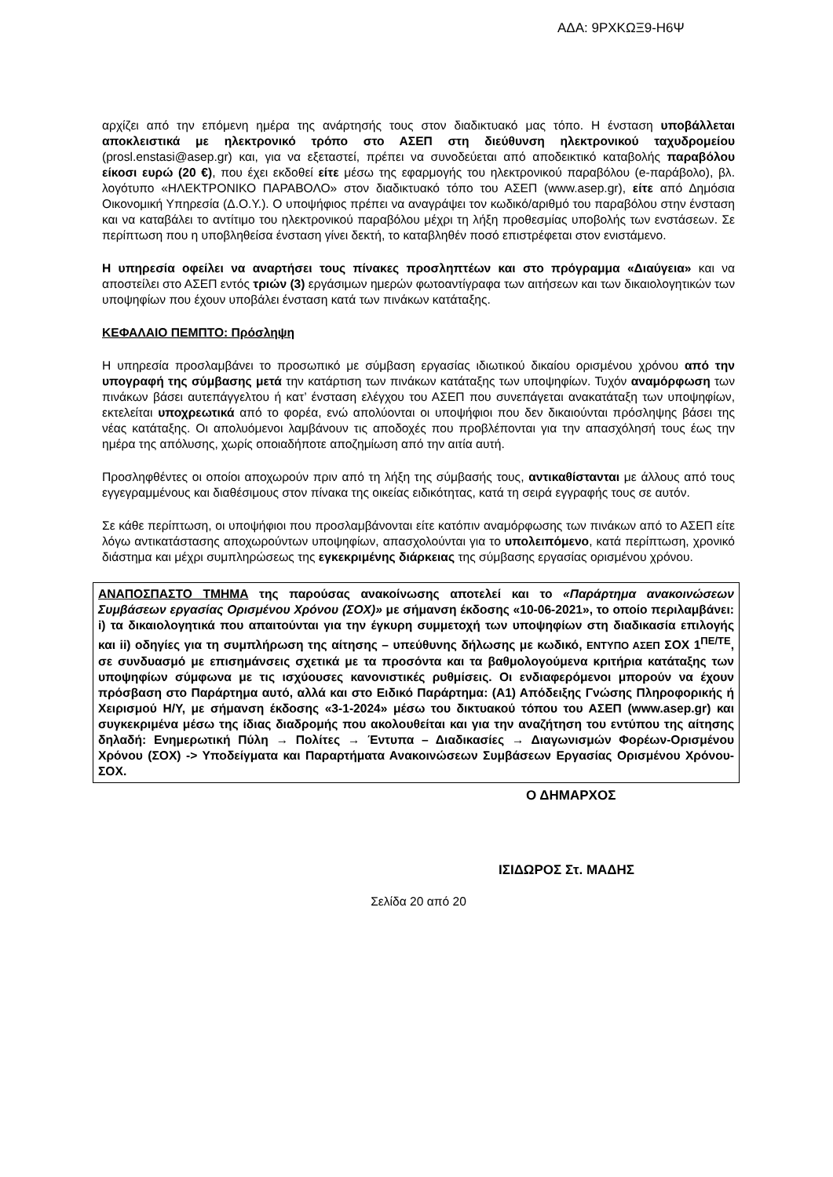ΑΔΑ: 9ΡΧΚΩΞ9-Η6Ψ
αρχίζει από την επόμενη ημέρα της ανάρτησής τους στον διαδικτυακό μας τόπο. Η ένσταση υποβάλλεται αποκλειστικά με ηλεκτρονικό τρόπο στο ΑΣΕΠ στη διεύθυνση ηλεκτρονικού ταχυδρομείου (prosl.enstasi@asep.gr) και, για να εξεταστεί, πρέπει να συνοδεύεται από αποδεικτικό καταβολής παραβόλου είκοσι ευρώ (20 €), που έχει εκδοθεί είτε μέσω της εφαρμογής του ηλεκτρονικού παραβόλου (e-παράβολο), βλ. λογότυπο «ΗΛΕΚΤΡΟΝΙΚΟ ΠΑΡΑΒΟΛΟ» στον διαδικτυακό τόπο του ΑΣΕΠ (www.asep.gr), είτε από Δημόσια Οικονομική Υπηρεσία (Δ.Ο.Υ.). Ο υποψήφιος πρέπει να αναγράψει τον κωδικό/αριθμό του παραβόλου στην ένσταση και να καταβάλει το αντίτιμο του ηλεκτρονικού παραβόλου μέχρι τη λήξη προθεσμίας υποβολής των ενστάσεων. Σε περίπτωση που η υποβληθείσα ένσταση γίνει δεκτή, το καταβληθέν ποσό επιστρέφεται στον ενιστάμενο.
Η υπηρεσία οφείλει να αναρτήσει τους πίνακες προσληπτέων και στο πρόγραμμα «Διαύγεια» και να αποστείλει στο ΑΣΕΠ εντός τριών (3) εργάσιμων ημερών φωτοαντίγραφα των αιτήσεων και των δικαιολογητικών των υποψηφίων που έχουν υποβάλει ένσταση κατά των πινάκων κατάταξης.
ΚΕΦΑΛΑΙΟ ΠΕΜΠΤΟ: Πρόσληψη
Η υπηρεσία προσλαμβάνει το προσωπικό με σύμβαση εργασίας ιδιωτικού δικαίου ορισμένου χρόνου από την υπογραφή της σύμβασης μετά την κατάρτιση των πινάκων κατάταξης των υποψηφίων. Τυχόν αναμόρφωση των πινάκων βάσει αυτεπάγγελτου ή κατ’ ένσταση ελέγχου του ΑΣΕΠ που συνεπάγεται ανακατάταξη των υποψηφίων, εκτελείται υποχρεωτικά από το φορέα, ενώ απολύονται οι υποψήφιοι που δεν δικαιούνται πρόσληψης βάσει της νέας κατάταξης. Οι απολυόμενοι λαμβάνουν τις αποδοχές που προβλέπονται για την απασχόλησή τους έως την ημέρα της απόλυσης, χωρίς οποιαδήποτε αποζημίωση από την αιτία αυτή.
Προσληφθέντες οι οποίοι αποχωρούν πριν από τη λήξη της σύμβασής τους, αντικαθίστανται με άλλους από τους εγγεγραμμένους και διαθέσιμους στον πίνακα της οικείας ειδικότητας, κατά τη σειρά εγγραφής τους σε αυτόν.
Σε κάθε περίπτωση, οι υποψήφιοι που προσλαμβάνονται είτε κατόπιν αναμόρφωσης των πινάκων από το ΑΣΕΠ είτε λόγω αντικατάστασης αποχωρούντων υποψηφίων, απασχολούνται για το υπολειπόμενο, κατά περίπτωση, χρονικό διάστημα και μέχρι συμπληρώσεως της εγκεκριμένης διάρκειας της σύμβασης εργασίας ορισμένου χρόνου.
ΑΝΑΠΟΣΠΑΣΤΟ ΤΜΗΜΑ της παρούσας ανακοίνωσης αποτελεί και το «Παράρτημα ανακοινώσεων Συμβάσεων εργασίας Ορισμένου Χρόνου (ΣΟΧ)» με σήμανση έκδοσης «10-06-2021», το οποίο περιλαμβάνει: i) τα δικαιολογητικά που απαιτούνται για την έγκυρη συμμετοχή των υποψηφίων στη διαδικασία επιλογής και ii) οδηγίες για τη συμπλήρωση της αίτησης – υπεύθυνης δήλωσης με κωδικό, ΕΝΤΥΠΟ ΑΣΕΠ ΣΟΧ 1<sup>ΠΕ/ΤΕ</sup>, σε συνδυασμό με επισημάνσεις σχετικά με τα προσόντα και τα βαθμολογούμενα κριτήρια κατάταξης των υποψηφίων σύμφωνα με τις ισχύουσες κανονιστικές ρυθμίσεις. Οι ενδιαφερόμενοι μπορούν να έχουν πρόσβαση στο Παράρτημα αυτό, αλλά και στο Ειδικό Παράρτημα: (Α1) Απόδειξης Γνώσης Πληροφορικής ή Χειρισμού Η/Υ, με σήμανση έκδοσης «3-1-2024» μέσω του δικτυακού τόπου του ΑΣΕΠ (www.asep.gr) και συγκεκριμένα μέσω της ίδιας διαδρομής που ακολουθείται και για την αναζήτηση του εντύπου της αίτησης δηλαδή: Ενημερωτική Πύλη → Πολίτες → Έντυπα – Διαδικασίες → Διαγωνισμών Φορέων-Ορισμένου Χρόνου (ΣΟΧ) -> Υποδείγματα και Παραρτήματα Ανακοινώσεων Συμβάσεων Εργασίας Ορισμένου Χρόνου-ΣΟΧ.
Ο ΔΗΜΑΡΧΟΣ
ΙΣΙΔΩΡΟΣ Στ. ΜΑΔΗΣ
Σελίδα 20 από 20